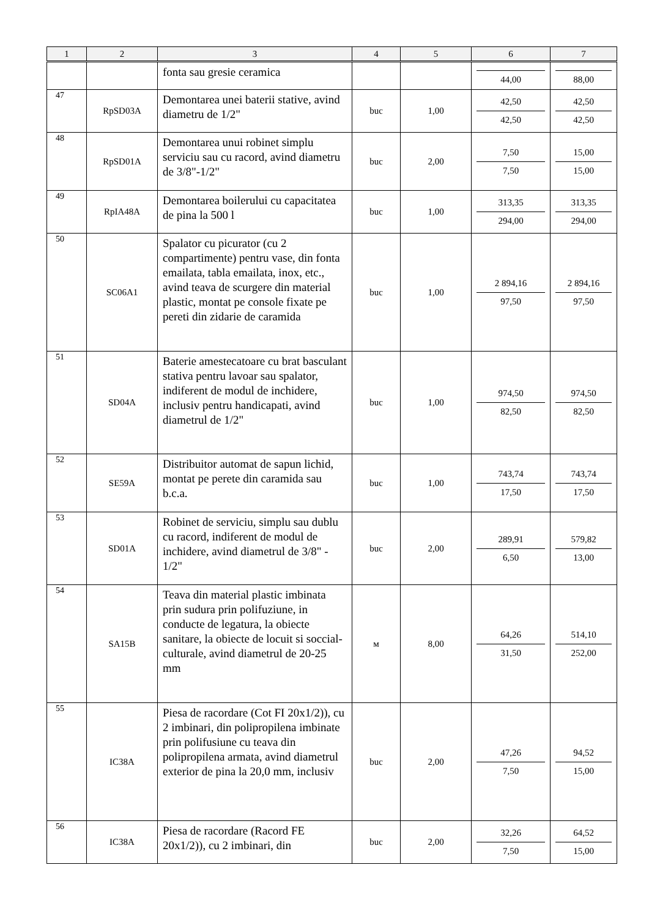| 1 | 2 | 3 | 4 | 5 | 6 | 7 |
| --- | --- | --- | --- | --- | --- | --- |
| | | fonta sau gresie ceramica | | | 44,00 | 88,00 |
| 47 | RpSD03A | Demontarea unei baterii stative, avind diametru de 1/2" | buc | 1,00 | 42,50 42,50 | 42,50 42,50 |
| 48 | RpSD01A | Demontarea unui robinet simplu serviciu sau cu racord, avind diametru de 3/8"-1/2" | buc | 2,00 | 7,50 7,50 | 15,00 15,00 |
| 49 | RpIA48A | Demontarea boilerului cu capacitatea de pina la 500 l | buc | 1,00 | 313,35 294,00 | 313,35 294,00 |
| 50 | SC06A1 | Spalator cu picurator (cu 2 compartimente) pentru vase, din fonta emailata, tabla emailata, inox, etc., avind teava de scurgere din material plastic, montat pe console fixate pe pereti din zidarie de caramida | buc | 1,00 | 2 894,16 97,50 | 2 894,16 97,50 |
| 51 | SD04A | Baterie amestecatoare cu brat basculant stativa pentru lavoar sau spalator, indiferent de modul de inchidere, inclusiv pentru handicapati, avind diametrul de 1/2" | buc | 1,00 | 974,50 82,50 | 974,50 82,50 |
| 52 | SE59A | Distribuitor automat de sapun lichid, montat pe perete din caramida sau b.c.a. | buc | 1,00 | 743,74 17,50 | 743,74 17,50 |
| 53 | SD01A | Robinet de serviciu, simplu sau dublu cu racord, indiferent de modul de inchidere, avind diametrul de 3/8" - 1/2" | buc | 2,00 | 289,91 6,50 | 579,82 13,00 |
| 54 | SA15B | Teava din material plastic imbinata prin sudura prin polifuziune, in conducte de legatura, la obiecte sanitare, la obiecte de locuit si soccial-culturale, avind diametrul de 20-25 mm | м | 8,00 | 64,26 31,50 | 514,10 252,00 |
| 55 | IC38A | Piesa de racordare (Cot FI 20x1/2)), cu 2 imbinari, din polipropilena imbinate prin polifusiune cu teava din polipropilena armata, avind diametrul exterior de pina la 20,0 mm, inclusiv | buc | 2,00 | 47,26 7,50 | 94,52 15,00 |
| 56 | IC38A | Piesa de racordare (Racord FE 20x1/2)), cu 2 imbinari, din | buc | 2,00 | 32,26 7,50 | 64,52 15,00 |